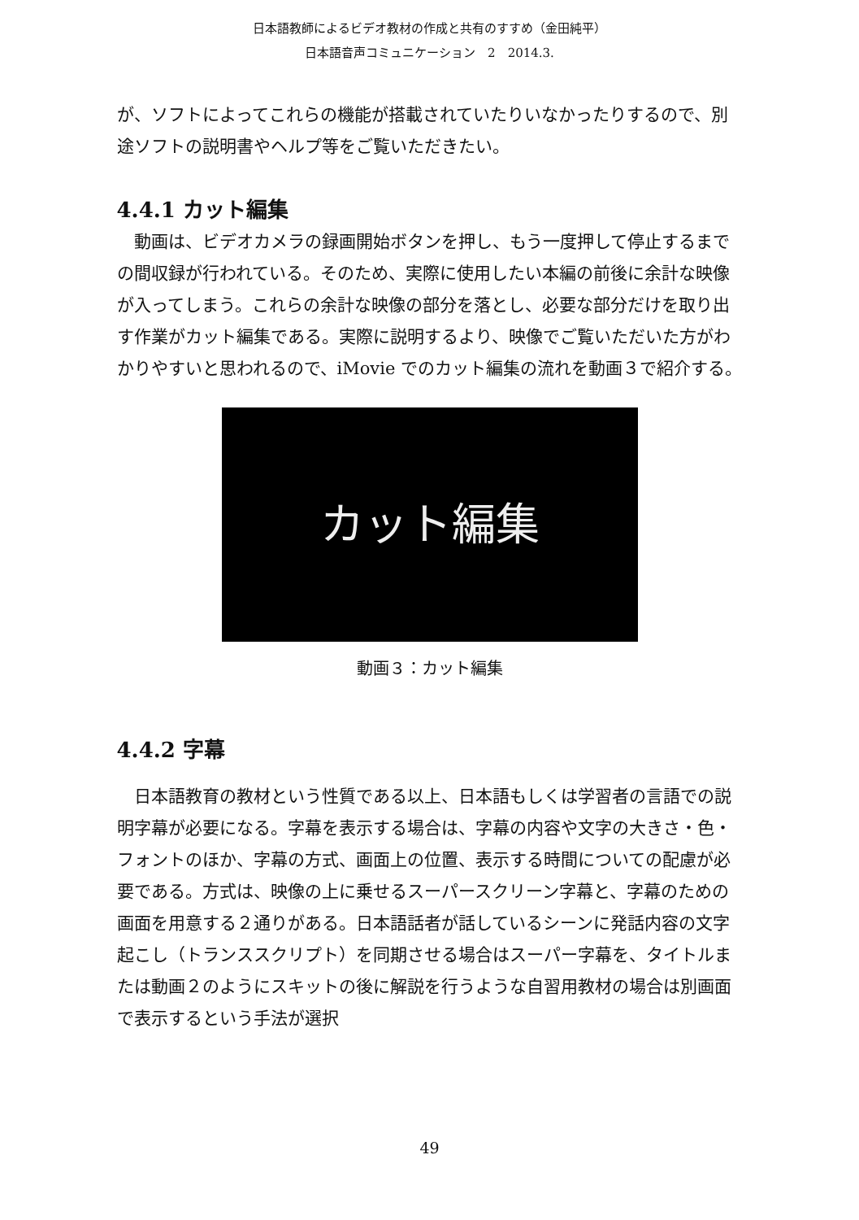日本語教師によるビデオ教材の作成と共有のすすめ（金田純平）
日本語音声コミュニケーション　2　2014.3.
が、ソフトによってこれらの機能が搭載されていたりいなかったりするので、別途ソフトの説明書やヘルプ等をご覧いただきたい。
4.4.1 カット編集
　動画は、ビデオカメラの録画開始ボタンを押し、もう一度押して停止するまでの間収録が行われている。そのため、実際に使用したい本編の前後に余計な映像が入ってしまう。これらの余計な映像の部分を落とし、必要な部分だけを取り出す作業がカット編集である。実際に説明するより、映像でご覧いただいた方がわかりやすいと思われるので、iMovie でのカット編集の流れを動画３で紹介する。
カット編集
動画３：カット編集
4.4.2 字幕
　日本語教育の教材という性質である以上、日本語もしくは学習者の言語での説明字幕が必要になる。字幕を表示する場合は、字幕の内容や文字の大きさ・色・フォントのほか、字幕の方式、画面上の位置、表示する時間についての配慮が必要である。方式は、映像の上に乗せるスーパースクリーン字幕と、字幕のための画面を用意する２通りがある。日本語話者が話しているシーンに発話内容の文字起こし（トランススクリプト）を同期させる場合はスーパー字幕を、タイトルまたは動画２のようにスキットの後に解説を行うような自習用教材の場合は別画面で表示するという手法が選択
49